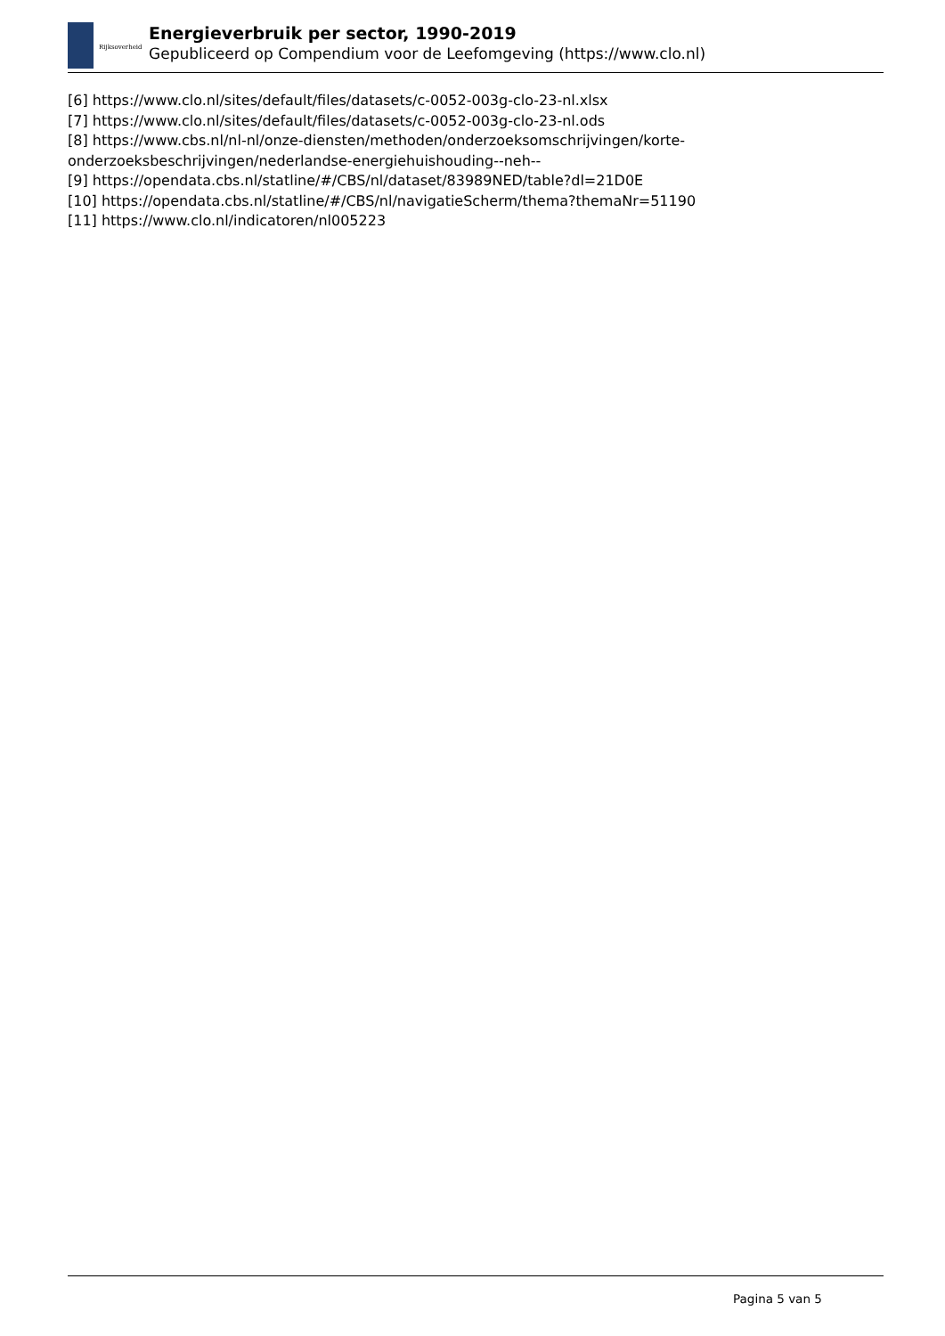Rijksoverheid
Energieverbruik per sector, 1990-2019
Gepubliceerd op Compendium voor de Leefomgeving (https://www.clo.nl)
[6] https://www.clo.nl/sites/default/files/datasets/c-0052-003g-clo-23-nl.xlsx
[7] https://www.clo.nl/sites/default/files/datasets/c-0052-003g-clo-23-nl.ods
[8] https://www.cbs.nl/nl-nl/onze-diensten/methoden/onderzoeksomschrijvingen/korte-
onderzoeksbeschrijvingen/nederlandse-energiehuishouding--neh--
[9] https://opendata.cbs.nl/statline/#/CBS/nl/dataset/83989NED/table?dl=21D0E
[10] https://opendata.cbs.nl/statline/#/CBS/nl/navigatieScherm/thema?themaNr=51190
[11] https://www.clo.nl/indicatoren/nl005223
Pagina 5 van 5